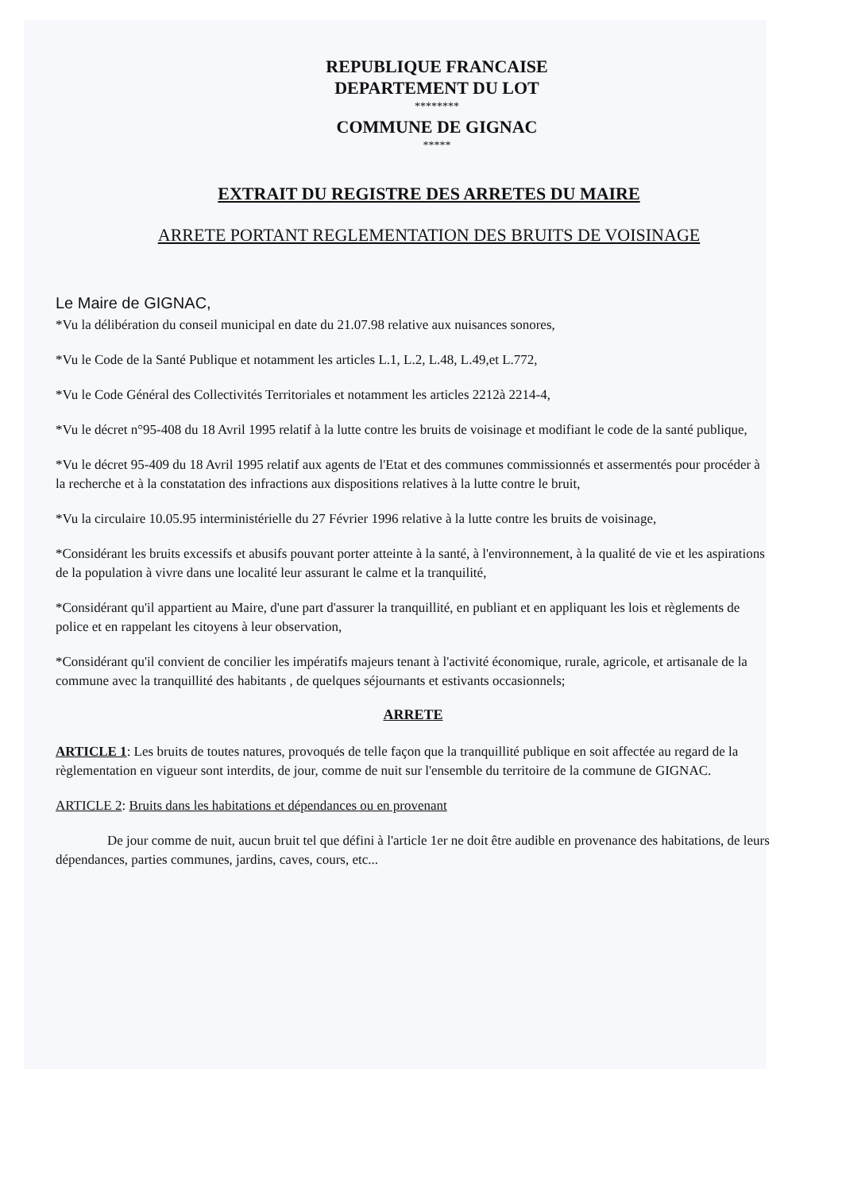REPUBLIQUE FRANCAISE
DEPARTEMENT DU LOT
********
COMMUNE DE GIGNAC
*****
EXTRAIT DU REGISTRE DES ARRETES DU MAIRE
ARRETE PORTANT REGLEMENTATION DES BRUITS DE VOISINAGE
Le Maire de GIGNAC,
*Vu la délibération du conseil municipal en date du 21.07.98 relative aux nuisances sonores,
*Vu le Code de la Santé Publique et notamment les articles L.1, L.2, L.48, L.49,et L.772,
*Vu le Code Général des Collectivités Territoriales et notamment les articles 2212à 2214-4,
*Vu le décret n°95-408 du 18 Avril 1995 relatif à la lutte contre les bruits de voisinage et modifiant le code de la santé publique,
*Vu le décret 95-409 du 18 Avril 1995 relatif aux agents de l'Etat et des communes commissionnés et assermentés pour procéder à la recherche et à la constatation des infractions aux dispositions relatives à la lutte contre le bruit,
*Vu la circulaire 10.05.95 interministérielle du 27 Février 1996 relative à la lutte contre les bruits de voisinage,
*Considérant les bruits excessifs et abusifs pouvant porter atteinte à la santé, à l'environnement, à la qualité de vie et les aspirations de la population à vivre dans une localité leur assurant le calme et la tranquilité,
*Considérant qu'il appartient au Maire, d'une part d'assurer la tranquillité, en publiant et en appliquant les lois et règlements de police et en rappelant les citoyens à leur observation,
*Considérant qu'il convient de concilier les impératifs majeurs tenant à l'activité économique, rurale, agricole, et artisanale de la commune avec la tranquillité des habitants , de quelques séjournants et estivants occasionnels;
ARRETE
ARTICLE 1: Les bruits de toutes natures, provoqués de telle façon que la tranquillité publique en soit affectée au regard de la règlementation en vigueur sont interdits, de jour, comme de nuit sur l'ensemble du territoire de la commune de GIGNAC.
ARTICLE 2: Bruits dans les habitations et dépendances ou en provenant
De jour comme de nuit, aucun bruit tel que défini à l'article 1er ne doit être audible en provenance des habitations, de leurs dépendances, parties communes, jardins, caves, cours, etc...